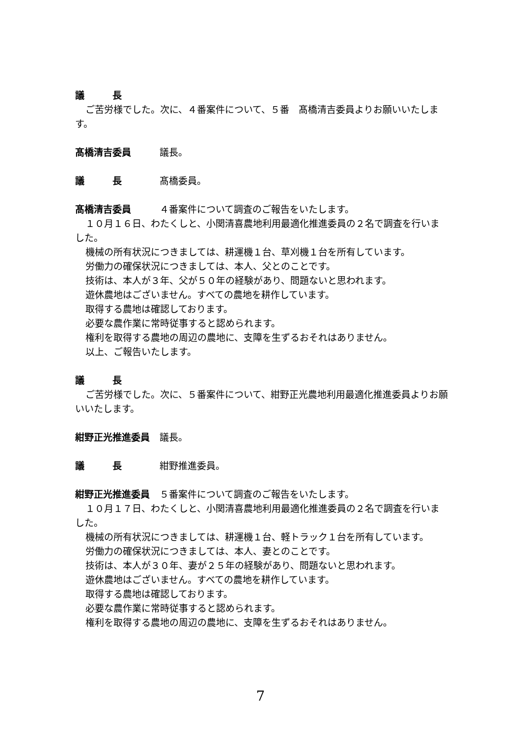議　　　長
ご苦労様でした。次に、４番案件について、５番　髙橋清吉委員よりお願いいたします。
髙橋清吉委員 議長。
議　　　長 髙橋委員。
髙橋清吉委員 ４番案件について調査のご報告をいたします。
１０月１６日、わたくしと、小関清喜農地利用最適化推進委員の２名で調査を行いました。
機械の所有状況につきましては、耕運機１台、草刈機１台を所有しています。
労働力の確保状況につきましては、本人、父とのことです。
技術は、本人が３年、父が５０年の経験があり、問題ないと思われます。
遊休農地はございません。すべての農地を耕作しています。
取得する農地は確認しております。
必要な農作業に常時従事すると認められます。
権利を取得する農地の周辺の農地に、支障を生ずるおそれはありません。
以上、ご報告いたします。
議　　　長
ご苦労様でした。次に、５番案件について、紺野正光農地利用最適化推進委員よりお願いいたします。
紺野正光推進委員 議長。
議　　　長 紺野推進委員。
紺野正光推進委員 ５番案件について調査のご報告をいたします。
１０月１７日、わたくしと、小関清喜農地利用最適化推進委員の２名で調査を行いました。
機械の所有状況につきましては、耕運機１台、軽トラック１台を所有しています。
労働力の確保状況につきましては、本人、妻とのことです。
技術は、本人が３０年、妻が２５年の経験があり、問題ないと思われます。
遊休農地はございません。すべての農地を耕作しています。
取得する農地は確認しております。
必要な農作業に常時従事すると認められます。
権利を取得する農地の周辺の農地に、支障を生ずるおそれはありません。
7